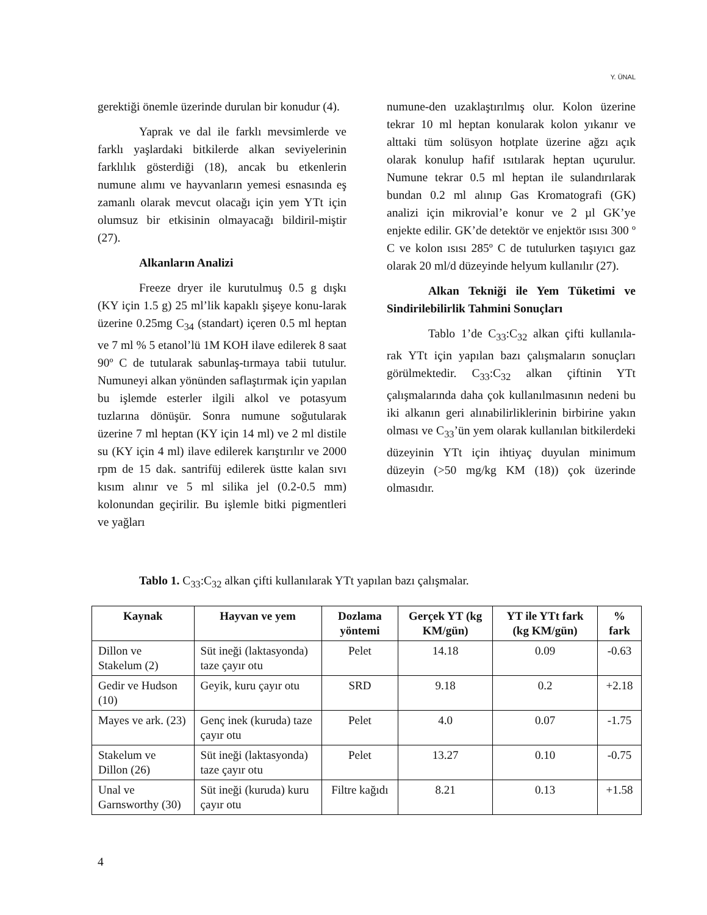Y. ÜNAL
gerektiği önemle üzerinde durulan bir konudur (4).
Yaprak ve dal ile farklı mevsimlerde ve farklı yaşlardaki bitkilerde alkan seviyelerinin farklılık gösterdiği (18), ancak bu etkenlerin numune alımı ve hayvanların yemesi esnasında eş zamanlı olarak mevcut olacağı için yem YTt için olumsuz bir etkisinin olmayacağı bildiril-miştir (27).
Alkanların Analizi
Freeze dryer ile kurutulmuş 0.5 g dışkı (KY için 1.5 g) 25 ml’lik kapaklı şişeye konu-larak üzerine 0.25mg C<sub>34</sub> (standart) içeren 0.5 ml heptan ve 7 ml % 5 etanol’lü 1M KOH ilave edilerek 8 saat 90º C de tutularak sabunlaş-tırmaya tabii tutulur. Numuneyi alkan yönünden saflaştırmak için yapılan bu işlemde esterler ilgili alkol ve potasyum tuzlarına dönüşür. Sonra numune soğutularak üzerine 7 ml heptan (KY için 14 ml) ve 2 ml distile su (KY için 4 ml) ilave edilerek karıştırılır ve 2000 rpm de 15 dak. santrifüj edilerek üstte kalan sıvı kısım alınır ve 5 ml silika jel (0.2-0.5 mm) kolonundan geçirilir. Bu işlemle bitki pigmentleri ve yağları
numune-den uzaklaştırılmış olur. Kolon üzerine tekrar 10 ml heptan konularak kolon yıkanır ve alttaki tüm solüsyon hotplate üzerine ağzı açık olarak konulup hafif ısıtılarak heptan uçurulur. Numune tekrar 0.5 ml heptan ile sulandırılarak bundan 0.2 ml alınıp Gas Kromatografi (GK) analizi için mikrovial’e konur ve 2 µl GK’ye enjekte edilir. GK’de detektör ve enjektör ısısı 300 º C ve kolon ısısı 285º C de tutulurken taşıyıcı gaz olarak 20 ml/d düzeyinde helyum kullanılır (27).
Alkan Tekniği ile Yem Tüketimi ve Sindirilebilirlik Tahmini Sonuçları
Tablo 1’de C<sub>33</sub>:C<sub>32</sub> alkan çifti kullanıla-rak YTt için yapılan bazı çalışmaların sonuçları görülmektedir. C<sub>33</sub>:C<sub>32</sub> alkan çiftinin YTt çalışmalarında daha çok kullanılmasının nedeni bu iki alkanın geri alınabilirliklerinin birbirine yakın olması ve C<sub>33</sub>’ün yem olarak kullanılan bitkilerdeki düzeyinin YTt için ihtiyaç duyulan minimum düzeyin (>50 mg/kg KM (18)) çok üzerinde olmasıdır.
Tablo 1. C<sub>33</sub>:C<sub>32</sub> alkan çifti kullanılarak YTt yapılan bazı çalışmalar.
| Kaynak | Hayvan ve yem | Dozlama yöntemi | Gerçek YT (kg KM/gün) | YT ile YTt fark (kg KM/gün) | % fark |
| --- | --- | --- | --- | --- | --- |
| Dillon ve Stakelum (2) | Süt ineği (laktasyonda) taze çayır otu | Pelet | 14.18 | 0.09 | -0.63 |
| Gedir ve Hudson (10) | Geyik, kuru çayır otu | SRD | 9.18 | 0.2 | +2.18 |
| Mayes ve ark. (23) | Genç inek (kuruda) taze çayır otu | Pelet | 4.0 | 0.07 | -1.75 |
| Stakelum ve Dillon (26) | Süt ineği (laktasyonda) taze çayır otu | Pelet | 13.27 | 0.10 | -0.75 |
| Unal ve Garnsworthy (30) | Süt ineği (kuruda) kuru çayır otu | Filtre kağıdı | 8.21 | 0.13 | +1.58 |
4